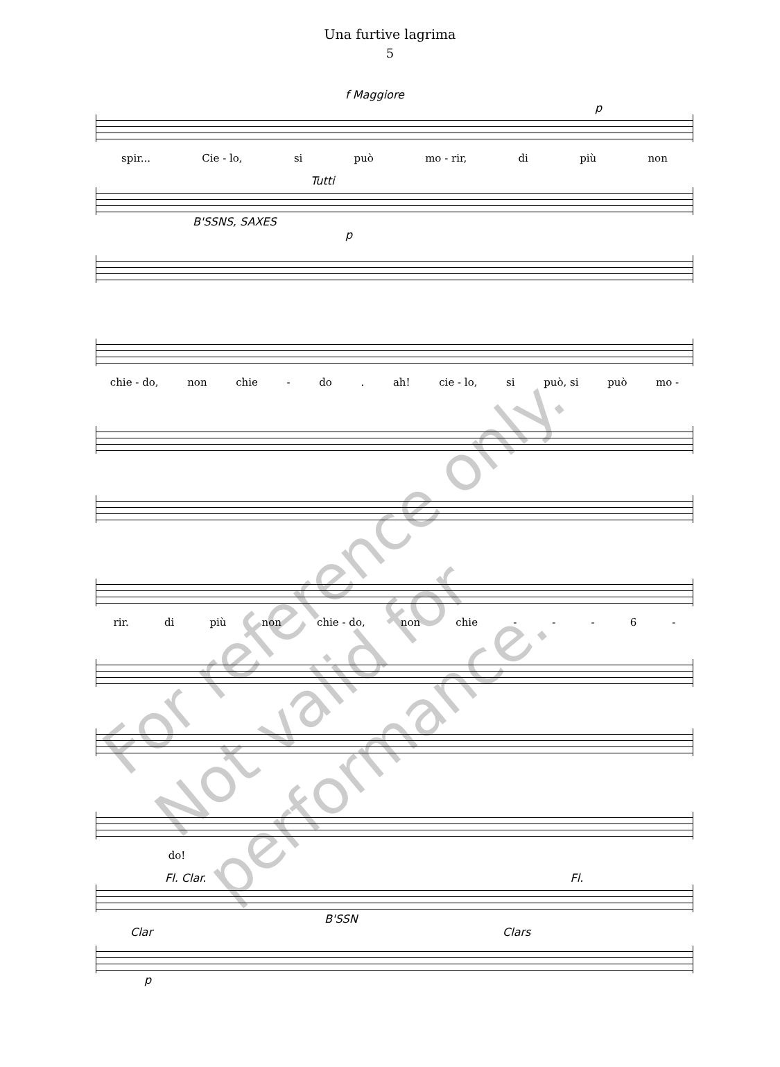Una furtive lagrima
5
f Maggiore
p
spir... Cie - lo, si può mo - rir, di più non
Tutti
B'SSNS, SAXES
p
chie - do, non chie - do. ah! cie - lo, si può, si può mo -
rir. di più non chie - do, non chie - - - 6 -
do!
Fl. Clar. Fl.
B'SSN
Clar Clars
p
For reference only.
Not valid for performance.